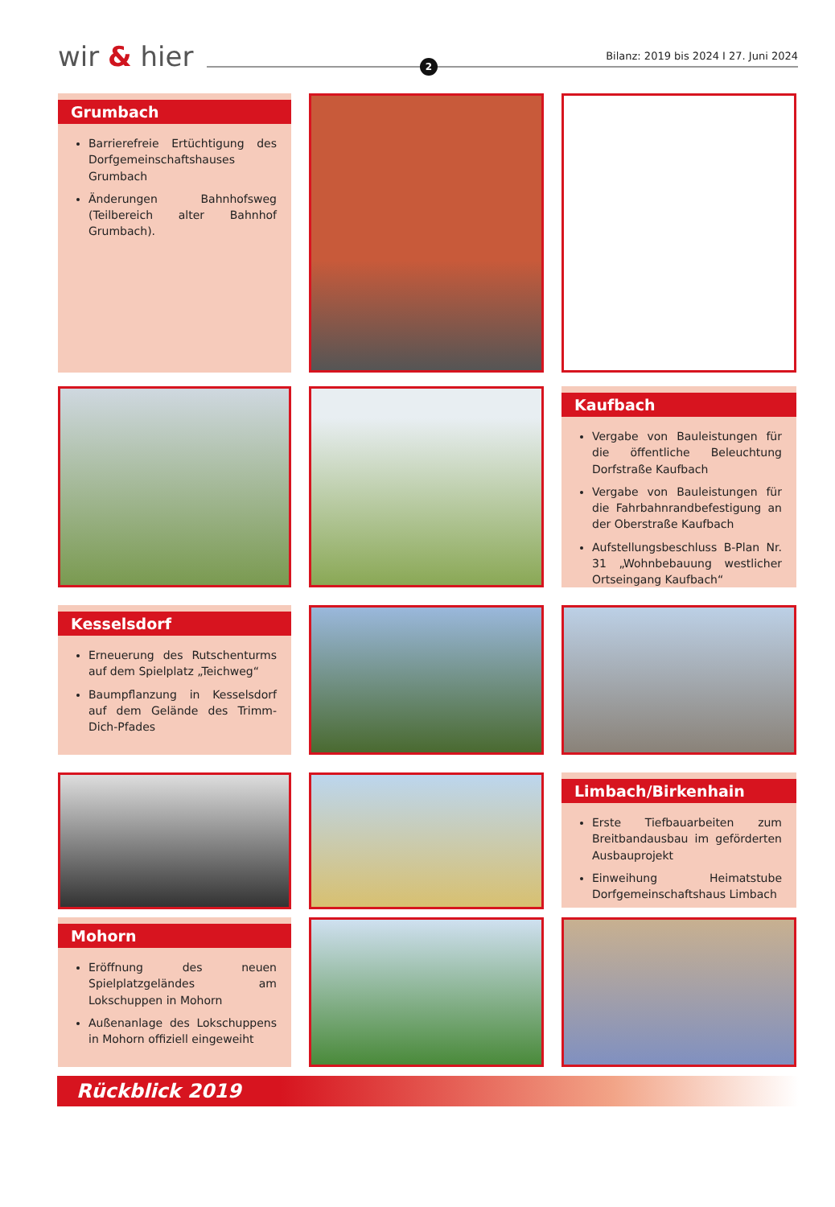wir & hier 2
Bilanz: 2019 bis 2024 I 27. Juni 2024
Grumbach
Barrierefreie Ertüchtigung des Dorfgemeinschaftshauses Grumbach
Änderungen Bahnhofsweg (Teilbereich alter Bahnhof Grumbach).
Kaufbach
Vergabe von Bauleistungen für die öffentliche Beleuchtung Dorfstraße Kaufbach
Vergabe von Bauleistungen für die Fahrbahnrandbefestigung an der Oberstraße Kaufbach
Aufstellungsbeschluss B-Plan Nr. 31 „Wohnbebauung westlicher Ortseingang Kaufbach“
Kesselsdorf
Erneuerung des Rutschenturms auf dem Spielplatz „Teichweg“
Baumpflanzung in Kesselsdorf auf dem Gelände des Trimm-Dich-Pfades
Limbach/Birkenhain
Erste Tiefbauarbeiten zum Breitbandausbau im geförderten Ausbauprojekt
Einweihung Heimatstube Dorfgemeinschaftshaus Limbach
Mohorn
Eröffnung des neuen Spielplatzgeländes am Lokschuppen in Mohorn
Außenanlage des Lokschuppens in Mohorn offiziell eingeweiht
Rückblick 2019